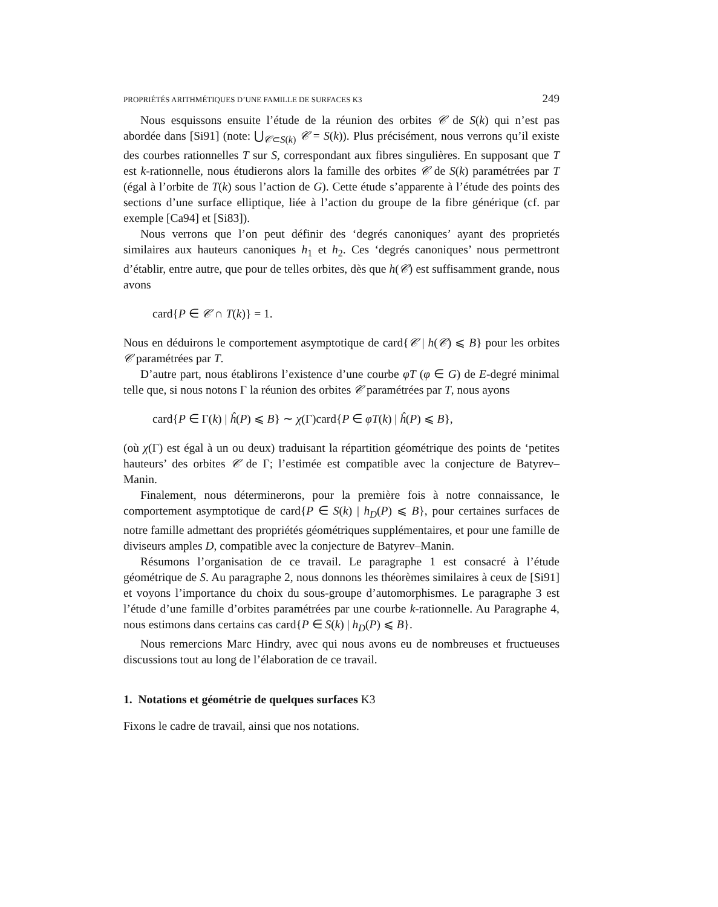PROPRIÉTÉS ARITHMÉTIQUES D’UNE FAMILLE DE SURFACES K3 249
Nous esquissons ensuite l’étude de la réunion des orbites 𝒞 de S(k) qui n’est pas abordée dans [Si91] (note: ⋃<sub>𝒞⊂S(k)</sub> 𝒞 = S(k)). Plus précisément, nous verrons qu’il existe des courbes rationnelles T sur S, correspondant aux fibres singulières. En supposant que T est k-rationnelle, nous étudierons alors la famille des orbites 𝒞 de S(k) paramétrées par T (égal à l’orbite de T(k) sous l’action de G). Cette étude s’apparente à l’étude des points des sections d’une surface elliptique, liée à l’action du groupe de la fibre générique (cf. par exemple [Ca94] et [Si83]).
Nous verrons que l’on peut définir des ‘degrés canoniques’ ayant des proprietés similaires aux hauteurs canoniques h<sub>1</sub> et h<sub>2</sub>. Ces ‘degrés canoniques’ nous permettront d’établir, entre autre, que pour de telles orbites, dès que h(𝒞) est suffisamment grande, nous avons
card{P ∈ 𝒞 ∩ T(k)} = 1.
Nous en déduirons le comportement asymptotique de card{𝒞 | h(𝒞) ⩽ B} pour les orbites 𝒞 paramétrées par T.
D’autre part, nous établirons l’existence d’une courbe φT (φ ∈ G) de E-degré minimal telle que, si nous notons Γ la réunion des orbites 𝒞 paramétrées par T, nous ayons
card{P ∈ Γ(k) | ĥ(P) ⩽ B} ∼ χ(Γ)card{P ∈ φT(k) | ĥ(P) ⩽ B},
(où χ(Γ) est égal à un ou deux) traduisant la répartition géométrique des points de ‘petites hauteurs’ des orbites 𝒞 de Γ; l’estimée est compatible avec la conjecture de Batyrev–Manin.
Finalement, nous déterminerons, pour la première fois à notre connaissance, le comportement asymptotique de card{P ∈ S(k) | h<sub>D</sub>(P) ⩽ B}, pour certaines surfaces de notre famille admettant des propriétés géométriques supplémentaires, et pour une famille de diviseurs amples D, compatible avec la conjecture de Batyrev–Manin.
Résumons l’organisation de ce travail. Le paragraphe 1 est consacré à l’étude géométrique de S. Au paragraphe 2, nous donnons les théorèmes similaires à ceux de [Si91] et voyons l’importance du choix du sous-groupe d’automorphismes. Le paragraphe 3 est l’étude d’une famille d’orbites paramétrées par une courbe k-rationnelle. Au Paragraphe 4, nous estimons dans certains cas card{P ∈ S(k) | h<sub>D</sub>(P) ⩽ B}.
Nous remercions Marc Hindry, avec qui nous avons eu de nombreuses et fructueuses discussions tout au long de l’élaboration de ce travail.
1. Notations et géométrie de quelques surfaces K3
Fixons le cadre de travail, ainsi que nos notations.